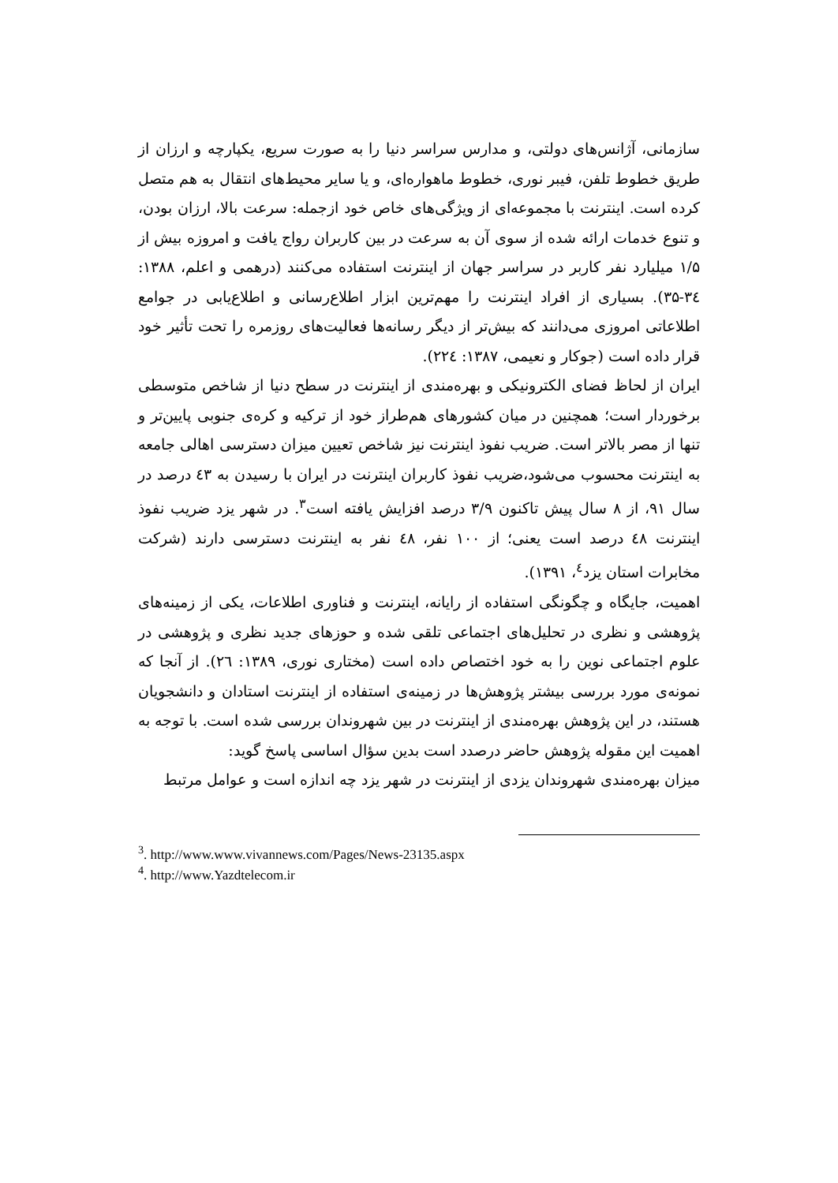سازمانی، آژانس‌های دولتی، و مدارس سراسر دنیا را به صورت سریع، یکپارچه و ارزان از طریق خطوط تلفن، فیبر نوری، خطوط ماهواره‌ای، و یا سایر محیط‌های انتقال به هم متصل کرده است. اینترنت با مجموعه‌ای از ویژگی‌های خاص خود ازجمله: سرعت بالا، ارزان بودن، و تنوع خدمات ارائه شده از سوی آن به سرعت در بین کاربران رواج یافت و امروزه بیش از ۱/۵ میلیارد نفر کاربر در سراسر جهان از اینترنت استفاده می‌کنند (درهمی و اعلم، ۱۳۸۸: ۳٤-۳۵). بسیاری از افراد اینترنت را مهم‌ترین ابزار اطلاع‌رسانی و اطلاع‌یابی در جوامع اطلاعاتی امروزی می‌دانند که بیش‌تر از دیگر رسانه‌ها فعالیت‌های روزمره را تحت تأثیر خود قرار داده است (جوکار و نعیمی، ۱۳۸۷: ۲۲٤).
ایران از لحاظ فضای الکترونیکی و بهره‌مندی از اینترنت در سطح دنیا از شاخص متوسطی برخوردار است؛ همچنین در میان کشورهای هم‌طراز خود از ترکیه و کره‌ی جنوبی پایین‌تر و تنها از مصر بالاتر است. ضریب نفوذ اینترنت نیز شاخص تعیین میزان دسترسی اهالی جامعه به اینترنت محسوب می‌شود،ضریب نفوذ کاربران اینترنت در ایران با رسیدن به ٤۳ درصد در سال ۹۱، از ۸ سال پیش تاکنون ۳/۹ درصد افزایش یافته است<sup>۳</sup>. در شهر یزد ضریب نفوذ اینترنت ٤۸ درصد است یعنی؛ از ۱۰۰ نفر، ٤۸ نفر به اینترنت دسترسی دارند (شرکت مخابرات استان یزد<sup>٤</sup>، ۱۳۹۱).
اهمیت، جایگاه و چگونگی استفاده از رایانه، اینترنت و فناوری اطلاعات، یکی از زمینه‌های پژوهشی و نظری در تحلیل‌های اجتماعی تلقی شده و حوزهای جدید نظری و پژوهشی در علوم اجتماعی نوین را به خود اختصاص داده است (مختاری نوری، ۱۳۸۹: ۲٦). از آنجا که نمونه‌ی مورد بررسی بیشتر پژوهش‌ها در زمینه‌ی استفاده از اینترنت استادان و دانشجویان هستند، در این پژوهش بهره‌مندی از اینترنت در بین شهروندان بررسی شده است. با توجه به اهمیت این مقوله پژوهش حاضر درصدد است بدین سؤال اساسی پاسخ گوید:
میزان بهره‌مندی شهروندان یزدی از اینترنت در شهر یزد چه اندازه است و عوامل مرتبط
<sup>3</sup>. http://www.www.vivannews.com/Pages/News-23135.aspx
<sup>4</sup>. http://www.Yazdtelecom.ir